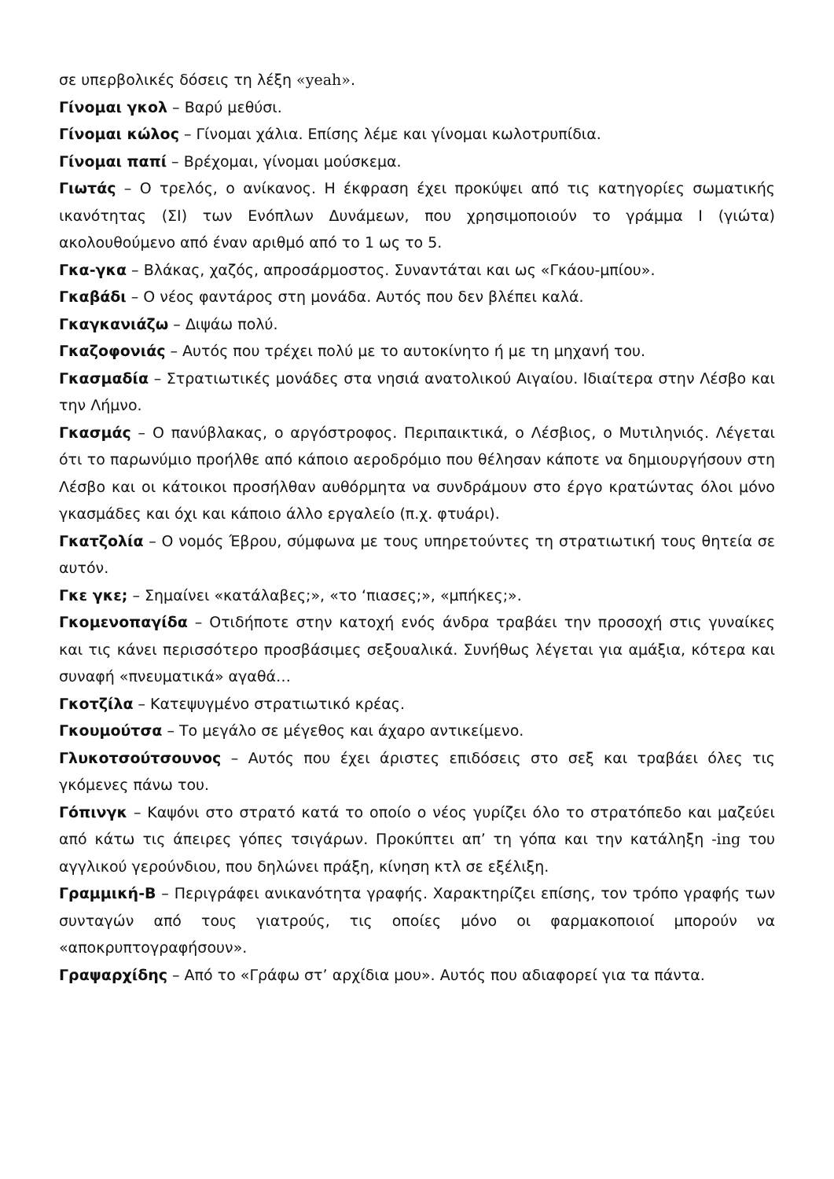σε υπερβολικές δόσεις τη λέξη «yeah».
Γίνομαι γκολ – Βαρύ μεθύσι.
Γίνομαι κώλος – Γίνομαι χάλια. Επίσης λέμε και γίνομαι κωλοτρυπίδια.
Γίνομαι παπί – Βρέχομαι, γίνομαι μούσκεμα.
Γιωτάς – Ο τρελός, ο ανίκανος. Η έκφραση έχει προκύψει από τις κατηγορίες σωματικής ικανότητας (ΣΙ) των Ενόπλων Δυνάμεων, που χρησιμοποιούν το γράμμα Ι (γιώτα) ακολουθούμενο από έναν αριθμό από το 1 ως το 5.
Γκα-γκα – Βλάκας, χαζός, απροσάρμοστος. Συναντάται και ως «Γκάου-μπίου».
Γκαβάδι – Ο νέος φαντάρος στη μονάδα. Αυτός που δεν βλέπει καλά.
Γκαγκανιάζω – Διψάω πολύ.
Γκαζοφονιάς – Αυτός που τρέχει πολύ με το αυτοκίνητο ή με τη μηχανή του.
Γκασμαδία – Στρατιωτικές μονάδες στα νησιά ανατολικού Αιγαίου. Ιδιαίτερα στην Λέσβο και την Λήμνο.
Γκασμάς – Ο πανύβλακας, ο αργόστροφος. Περιπαικτικά, ο Λέσβιος, ο Μυτιληνιός. Λέγεται ότι το παρωνύμιο προήλθε από κάποιο αεροδρόμιο που θέλησαν κάποτε να δημιουργήσουν στη Λέσβο και οι κάτοικοι προσήλθαν αυθόρμητα να συνδράμουν στο έργο κρατώντας όλοι μόνο γκασμάδες και όχι και κάποιο άλλο εργαλείο (π.χ. φτυάρι).
Γκατζολία – Ο νομός Έβρου, σύμφωνα με τους υπηρετούντες τη στρατιωτική τους θητεία σε αυτόν.
Γκε γκε; – Σημαίνει «κατάλαβες;», «το ‘πιασες;», «μπήκες;».
Γκομενοπαγίδα – Οτιδήποτε στην κατοχή ενός άνδρα τραβάει την προσοχή στις γυναίκες και τις κάνει περισσότερο προσβάσιμες σεξουαλικά. Συνήθως λέγεται για αμάξια, κότερα και συναφή «πνευματικά» αγαθά…
Γκοτζίλα – Κατεψυγμένο στρατιωτικό κρέας.
Γκουμούτσα – Το μεγάλο σε μέγεθος και άχαρο αντικείμενο.
Γλυκοτσούτσουνος – Αυτός που έχει άριστες επιδόσεις στο σεξ και τραβάει όλες τις γκόμενες πάνω του.
Γόπινγκ – Καψόνι στο στρατό κατά το οποίο ο νέος γυρίζει όλο το στρατόπεδο και μαζεύει από κάτω τις άπειρες γόπες τσιγάρων. Προκύπτει απ’ τη γόπα και την κατάληξη -ing του αγγλικού γερούνδιου, που δηλώνει πράξη, κίνηση κτλ σε εξέλιξη.
Γραμμική-Β – Περιγράφει ανικανότητα γραφής. Χαρακτηρίζει επίσης, τον τρόπο γραφής των συνταγών από τους γιατρούς, τις οποίες μόνο οι φαρμακοποιοί μπορούν να «αποκρυπτογραφήσουν».
Γραψαρχίδης – Από το «Γράφω στ’ αρχίδια μου». Αυτός που αδιαφορεί για τα πάντα.